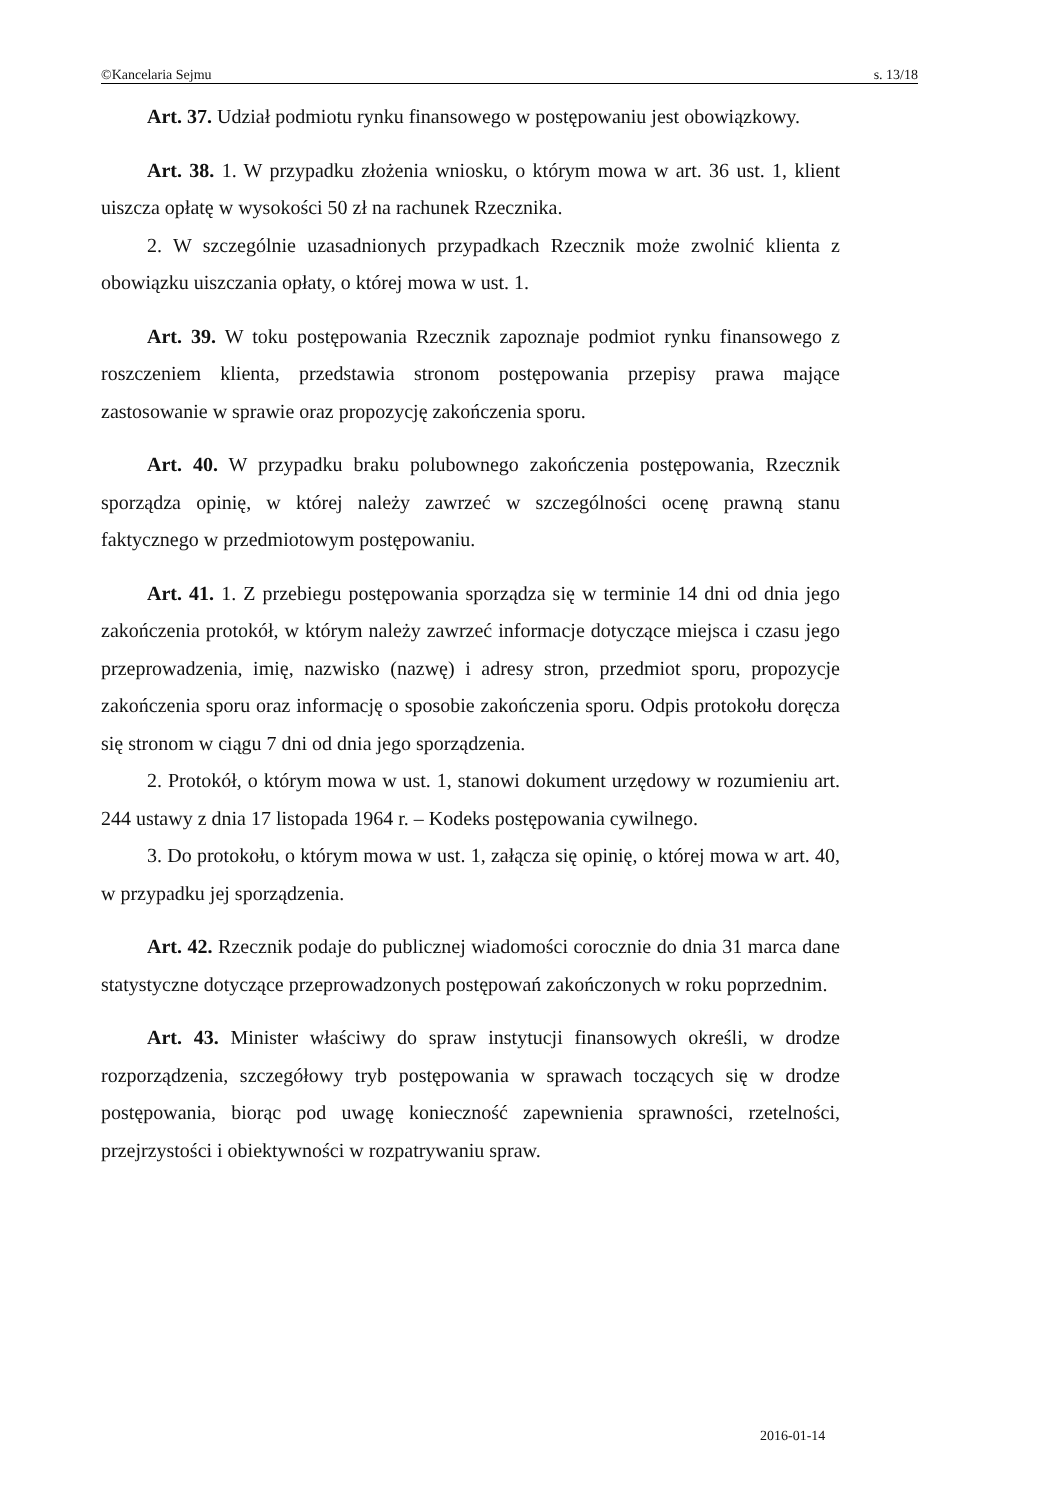©Kancelaria Sejmu s. 13/18
Art. 37. Udział podmiotu rynku finansowego w postępowaniu jest obowiązkowy.
Art. 38. 1. W przypadku złożenia wniosku, o którym mowa w art. 36 ust. 1, klient uiszcza opłatę w wysokości 50 zł na rachunek Rzecznika.
2. W szczególnie uzasadnionych przypadkach Rzecznik może zwolnić klienta z obowiązku uiszczania opłaty, o której mowa w ust. 1.
Art. 39. W toku postępowania Rzecznik zapoznaje podmiot rynku finansowego z roszczeniem klienta, przedstawia stronom postępowania przepisy prawa mające zastosowanie w sprawie oraz propozycję zakończenia sporu.
Art. 40. W przypadku braku polubownego zakończenia postępowania, Rzecznik sporządza opinię, w której należy zawrzeć w szczególności ocenę prawną stanu faktycznego w przedmiotowym postępowaniu.
Art. 41. 1. Z przebiegu postępowania sporządza się w terminie 14 dni od dnia jego zakończenia protokół, w którym należy zawrzeć informacje dotyczące miejsca i czasu jego przeprowadzenia, imię, nazwisko (nazwę) i adresy stron, przedmiot sporu, propozycje zakończenia sporu oraz informację o sposobie zakończenia sporu. Odpis protokołu doręcza się stronom w ciągu 7 dni od dnia jego sporządzenia.
2. Protokół, o którym mowa w ust. 1, stanowi dokument urzędowy w rozumieniu art. 244 ustawy z dnia 17 listopada 1964 r. – Kodeks postępowania cywilnego.
3. Do protokołu, o którym mowa w ust. 1, załącza się opinię, o której mowa w art. 40, w przypadku jej sporządzenia.
Art. 42. Rzecznik podaje do publicznej wiadomości corocznie do dnia 31 marca dane statystyczne dotyczące przeprowadzonych postępowań zakończonych w roku poprzednim.
Art. 43. Minister właściwy do spraw instytucji finansowych określi, w drodze rozporządzenia, szczegółowy tryb postępowania w sprawach toczących się w drodze postępowania, biorąc pod uwagę konieczność zapewnienia sprawności, rzetelności, przejrzystości i obiektywności w rozpatrywaniu spraw.
2016-01-14